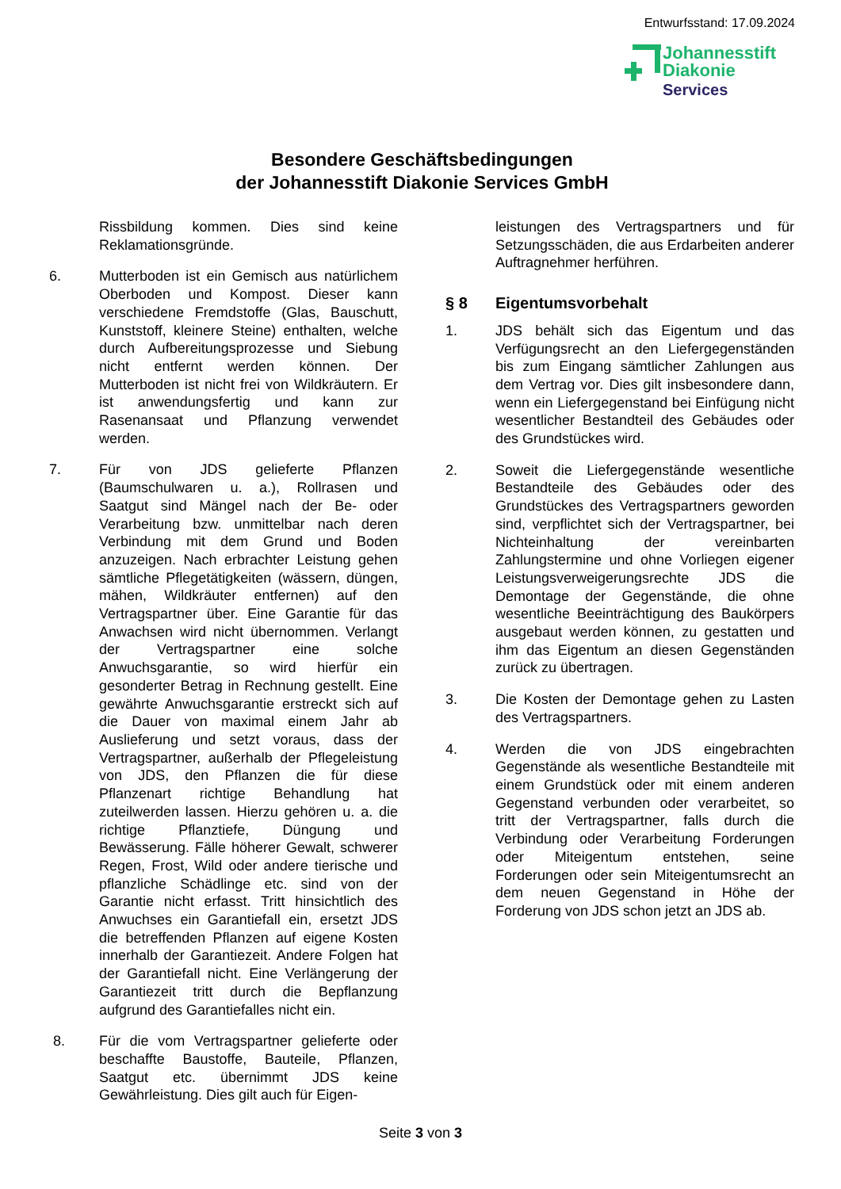Entwurfsstand: 17.09.2024
Johannesstift
Diakonie
Services
Besondere Geschäftsbedingungen
der Johannesstift Diakonie Services GmbH
Rissbildung kommen. Dies sind keine Reklamationsgründe.
6. Mutterboden ist ein Gemisch aus natürlichem Oberboden und Kompost. Dieser kann verschiedene Fremdstoffe (Glas, Bauschutt, Kunststoff, kleinere Steine) enthalten, welche durch Aufbereitungsprozesse und Siebung nicht entfernt werden können. Der Mutterboden ist nicht frei von Wildkräutern. Er ist anwendungsfertig und kann zur Rasenansaat und Pflanzung verwendet werden.
7. Für von JDS gelieferte Pflanzen (Baumschulwaren u. a.), Rollrasen und Saatgut sind Mängel nach der Be- oder Verarbeitung bzw. unmittelbar nach deren Verbindung mit dem Grund und Boden anzuzeigen. Nach erbrachter Leistung gehen sämtliche Pflegetätigkeiten (wässern, düngen, mähen, Wildkräuter entfernen) auf den Vertragspartner über. Eine Garantie für das Anwachsen wird nicht übernommen. Verlangt der Vertragspartner eine solche Anwuchsgarantie, so wird hierfür ein gesonderter Betrag in Rechnung gestellt. Eine gewährte Anwuchsgarantie erstreckt sich auf die Dauer von maximal einem Jahr ab Auslieferung und setzt voraus, dass der Vertragspartner, außerhalb der Pflegeleistung von JDS, den Pflanzen die für diese Pflanzenart richtige Behandlung hat zuteilwerden lassen. Hierzu gehören u. a. die richtige Pflanztiefe, Düngung und Bewässerung. Fälle höherer Gewalt, schwerer Regen, Frost, Wild oder andere tierische und pflanzliche Schädlinge etc. sind von der Garantie nicht erfasst. Tritt hinsichtlich des Anwuchses ein Garantiefall ein, ersetzt JDS die betreffenden Pflanzen auf eigene Kosten innerhalb der Garantiezeit. Andere Folgen hat der Garantiefall nicht. Eine Verlängerung der Garantiezeit tritt durch die Bepflanzung aufgrund des Garantiefalles nicht ein.
8. Für die vom Vertragspartner gelieferte oder beschaffte Baustoffe, Bauteile, Pflanzen, Saatgut etc. übernimmt JDS keine Gewährleistung. Dies gilt auch für Eigen-
leistungen des Vertragspartners und für Setzungsschäden, die aus Erdarbeiten anderer Auftragnehmer herführen.
§ 8 Eigentumsvorbehalt
1. JDS behält sich das Eigentum und das Verfügungsrecht an den Liefergegenständen bis zum Eingang sämtlicher Zahlungen aus dem Vertrag vor. Dies gilt insbesondere dann, wenn ein Liefergegenstand bei Einfügung nicht wesentlicher Bestandteil des Gebäudes oder des Grundstückes wird.
2. Soweit die Liefergegenstände wesentliche Bestandteile des Gebäudes oder des Grundstückes des Vertragspartners geworden sind, verpflichtet sich der Vertragspartner, bei Nichteinhaltung der vereinbarten Zahlungstermine und ohne Vorliegen eigener Leistungsverweigerungsrechte JDS die Demontage der Gegenstände, die ohne wesentliche Beeinträchtigung des Baukörpers ausgebaut werden können, zu gestatten und ihm das Eigentum an diesen Gegenständen zurück zu übertragen.
3. Die Kosten der Demontage gehen zu Lasten des Vertragspartners.
4. Werden die von JDS eingebrachten Gegenstände als wesentliche Bestandteile mit einem Grundstück oder mit einem anderen Gegenstand verbunden oder verarbeitet, so tritt der Vertragspartner, falls durch die Verbindung oder Verarbeitung Forderungen oder Miteigentum entstehen, seine Forderungen oder sein Miteigentumsrecht an dem neuen Gegenstand in Höhe der Forderung von JDS schon jetzt an JDS ab.
Seite 3 von 3